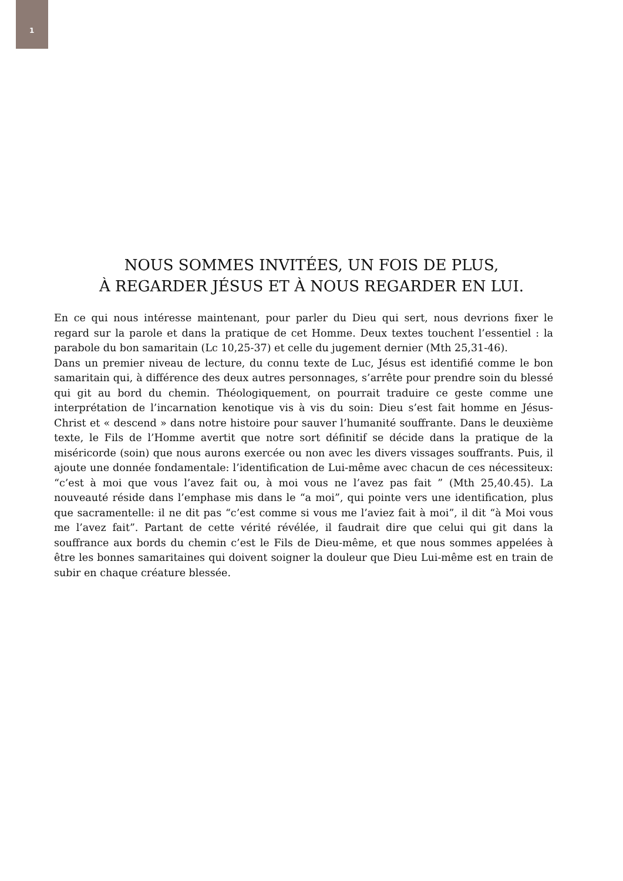1
NOUS SOMMES INVITÉES, UN FOIS DE PLUS,
À REGARDER JÉSUS ET À NOUS REGARDER EN LUI.
En ce qui nous intéresse maintenant, pour parler du Dieu qui sert, nous devrions fixer le regard sur la parole et dans la pratique de cet Homme. Deux textes touchent l’essentiel : la parabole du bon samaritain (Lc 10,25-37) et celle du jugement dernier (Mth 25,31-46).
Dans un premier niveau de lecture, du connu texte de Luc, Jésus est identifié comme le bon samaritain qui, à différence des deux autres personnages, s’arrête pour prendre soin du blessé qui git au bord du chemin. Théologiquement, on pourrait traduire ce geste comme une interprétation de l’incarnation kenotique vis à vis du soin: Dieu s’est fait homme en Jésus-Christ et « descend » dans notre histoire pour sauver l’humanité souffrante. Dans le deuxième texte, le Fils de l’Homme avertit que notre sort définitif se décide dans la pratique de la miséricorde (soin) que nous aurons exercée ou non avec les divers vissages souffrants. Puis, il ajoute une donnée fondamentale: l’identification de Lui-même avec chacun de ces nécessiteux: “c’est à moi que vous l’avez fait ou, à moi vous ne l’avez pas fait ” (Mth 25,40.45). La nouveauté réside dans l’emphase mis dans le “a moi”, qui pointe vers une identification, plus que sacramentelle: il ne dit pas “c’est comme si vous me l’aviez fait à moi”, il dit “à Moi vous me l’avez fait”. Partant de cette vérité révélée, il faudrait dire que celui qui git dans la souffrance aux bords du chemin c’est le Fils de Dieu-même, et que nous sommes appelées à être les bonnes samaritaines qui doivent soigner la douleur que Dieu Lui-même est en train de subir en chaque créature blessée.